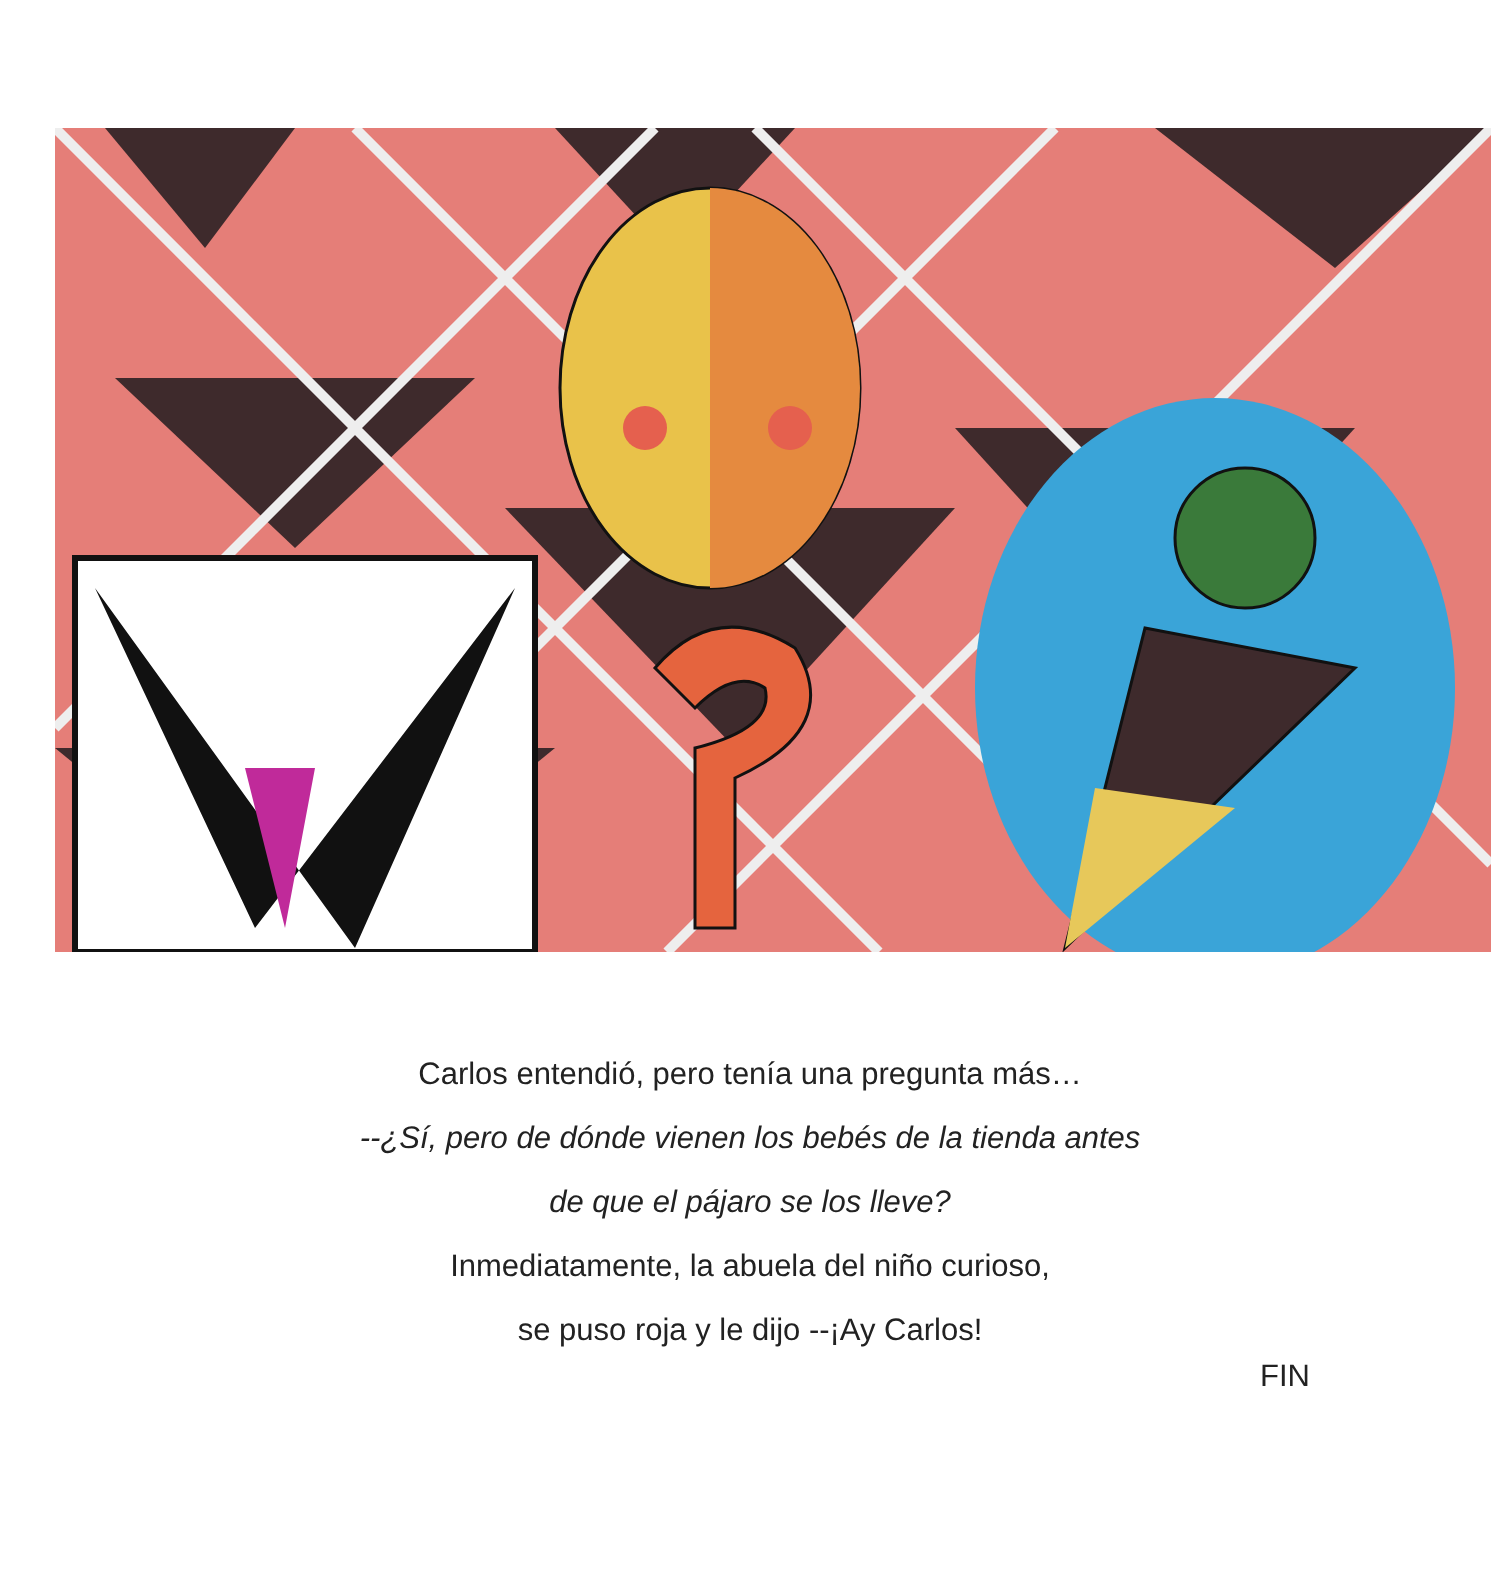Carlos entendió, pero tenía una pregunta más…
--¿Sí, pero de dónde vienen los bebés de la tienda antes
de que el pájaro se los lleve?
Inmediatamente, la abuela del niño curioso,
se puso roja y le dijo --¡Ay Carlos!
FIN